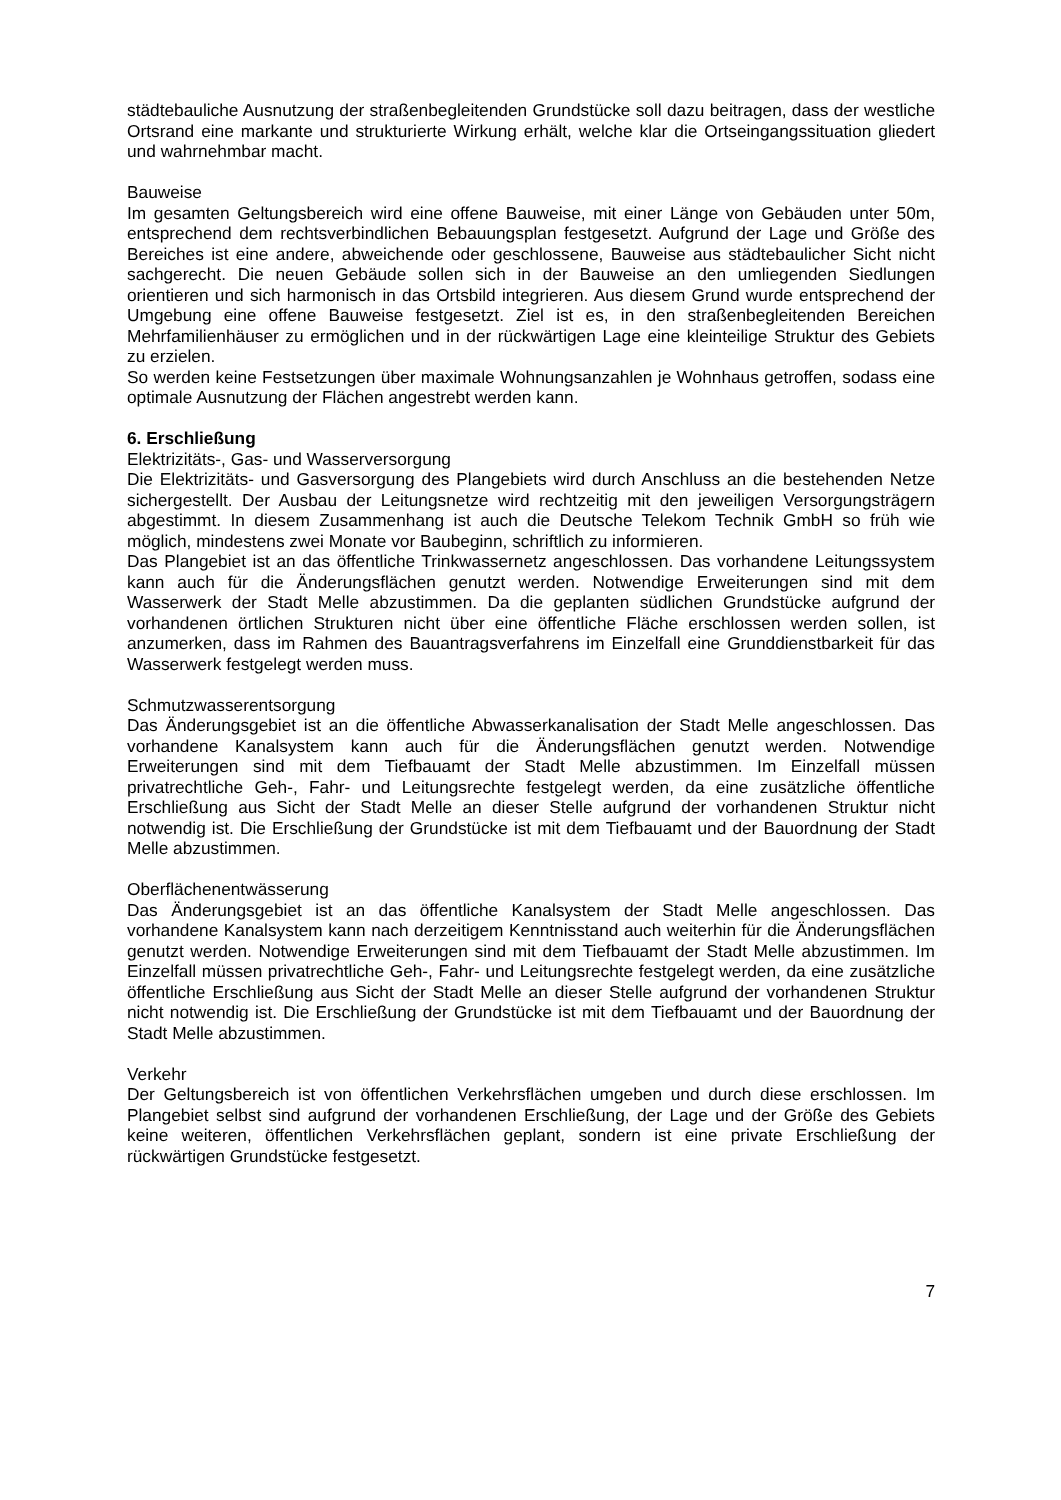städtebauliche Ausnutzung der straßenbegleitenden Grundstücke soll dazu beitragen, dass der westliche Ortsrand eine markante und strukturierte Wirkung erhält, welche klar die Ortseingangssituation gliedert und wahrnehmbar macht.
Bauweise
Im gesamten Geltungsbereich wird eine offene Bauweise, mit einer Länge von Gebäuden unter 50m, entsprechend dem rechtsverbindlichen Bebauungsplan festgesetzt. Aufgrund der Lage und Größe des Bereiches ist eine andere, abweichende oder geschlossene, Bauweise aus städtebaulicher Sicht nicht sachgerecht. Die neuen Gebäude sollen sich in der Bauweise an den umliegenden Siedlungen orientieren und sich harmonisch in das Ortsbild integrieren. Aus diesem Grund wurde entsprechend der Umgebung eine offene Bauweise festgesetzt. Ziel ist es, in den straßenbegleitenden Bereichen Mehrfamilienhäuser zu ermöglichen und in der rückwärtigen Lage eine kleinteilige Struktur des Gebiets zu erzielen.
So werden keine Festsetzungen über maximale Wohnungsanzahlen je Wohnhaus getroffen, sodass eine optimale Ausnutzung der Flächen angestrebt werden kann.
6. Erschließung
Elektrizitäts-, Gas- und Wasserversorgung
Die Elektrizitäts- und Gasversorgung des Plangebiets wird durch Anschluss an die bestehenden Netze sichergestellt. Der Ausbau der Leitungsnetze wird rechtzeitig mit den jeweiligen Versorgungsträgern abgestimmt. In diesem Zusammenhang ist auch die Deutsche Telekom Technik GmbH so früh wie möglich, mindestens zwei Monate vor Baubeginn, schriftlich zu informieren.
Das Plangebiet ist an das öffentliche Trinkwassernetz angeschlossen. Das vorhandene Leitungssystem kann auch für die Änderungsflächen genutzt werden. Notwendige Erweiterungen sind mit dem Wasserwerk der Stadt Melle abzustimmen. Da die geplanten südlichen Grundstücke aufgrund der vorhandenen örtlichen Strukturen nicht über eine öffentliche Fläche erschlossen werden sollen, ist anzumerken, dass im Rahmen des Bauantragsverfahrens im Einzelfall eine Grunddienstbarkeit für das Wasserwerk festgelegt werden muss.
Schmutzwasserentsorgung
Das Änderungsgebiet ist an die öffentliche Abwasserkanalisation der Stadt Melle angeschlossen. Das vorhandene Kanalsystem kann auch für die Änderungsflächen genutzt werden. Notwendige Erweiterungen sind mit dem Tiefbauamt der Stadt Melle abzustimmen. Im Einzelfall müssen privatrechtliche Geh-, Fahr- und Leitungsrechte festgelegt werden, da eine zusätzliche öffentliche Erschließung aus Sicht der Stadt Melle an dieser Stelle aufgrund der vorhandenen Struktur nicht notwendig ist. Die Erschließung der Grundstücke ist mit dem Tiefbauamt und der Bauordnung der Stadt Melle abzustimmen.
Oberflächenentwässerung
Das Änderungsgebiet ist an das öffentliche Kanalsystem der Stadt Melle angeschlossen. Das vorhandene Kanalsystem kann nach derzeitigem Kenntnisstand auch weiterhin für die Änderungsflächen genutzt werden. Notwendige Erweiterungen sind mit dem Tiefbauamt der Stadt Melle abzustimmen. Im Einzelfall müssen privatrechtliche Geh-, Fahr- und Leitungsrechte festgelegt werden, da eine zusätzliche öffentliche Erschließung aus Sicht der Stadt Melle an dieser Stelle aufgrund der vorhandenen Struktur nicht notwendig ist. Die Erschließung der Grundstücke ist mit dem Tiefbauamt und der Bauordnung der Stadt Melle abzustimmen.
Verkehr
Der Geltungsbereich ist von öffentlichen Verkehrsflächen umgeben und durch diese erschlossen. Im Plangebiet selbst sind aufgrund der vorhandenen Erschließung, der Lage und der Größe des Gebiets keine weiteren, öffentlichen Verkehrsflächen geplant, sondern ist eine private Erschließung der rückwärtigen Grundstücke festgesetzt.
7